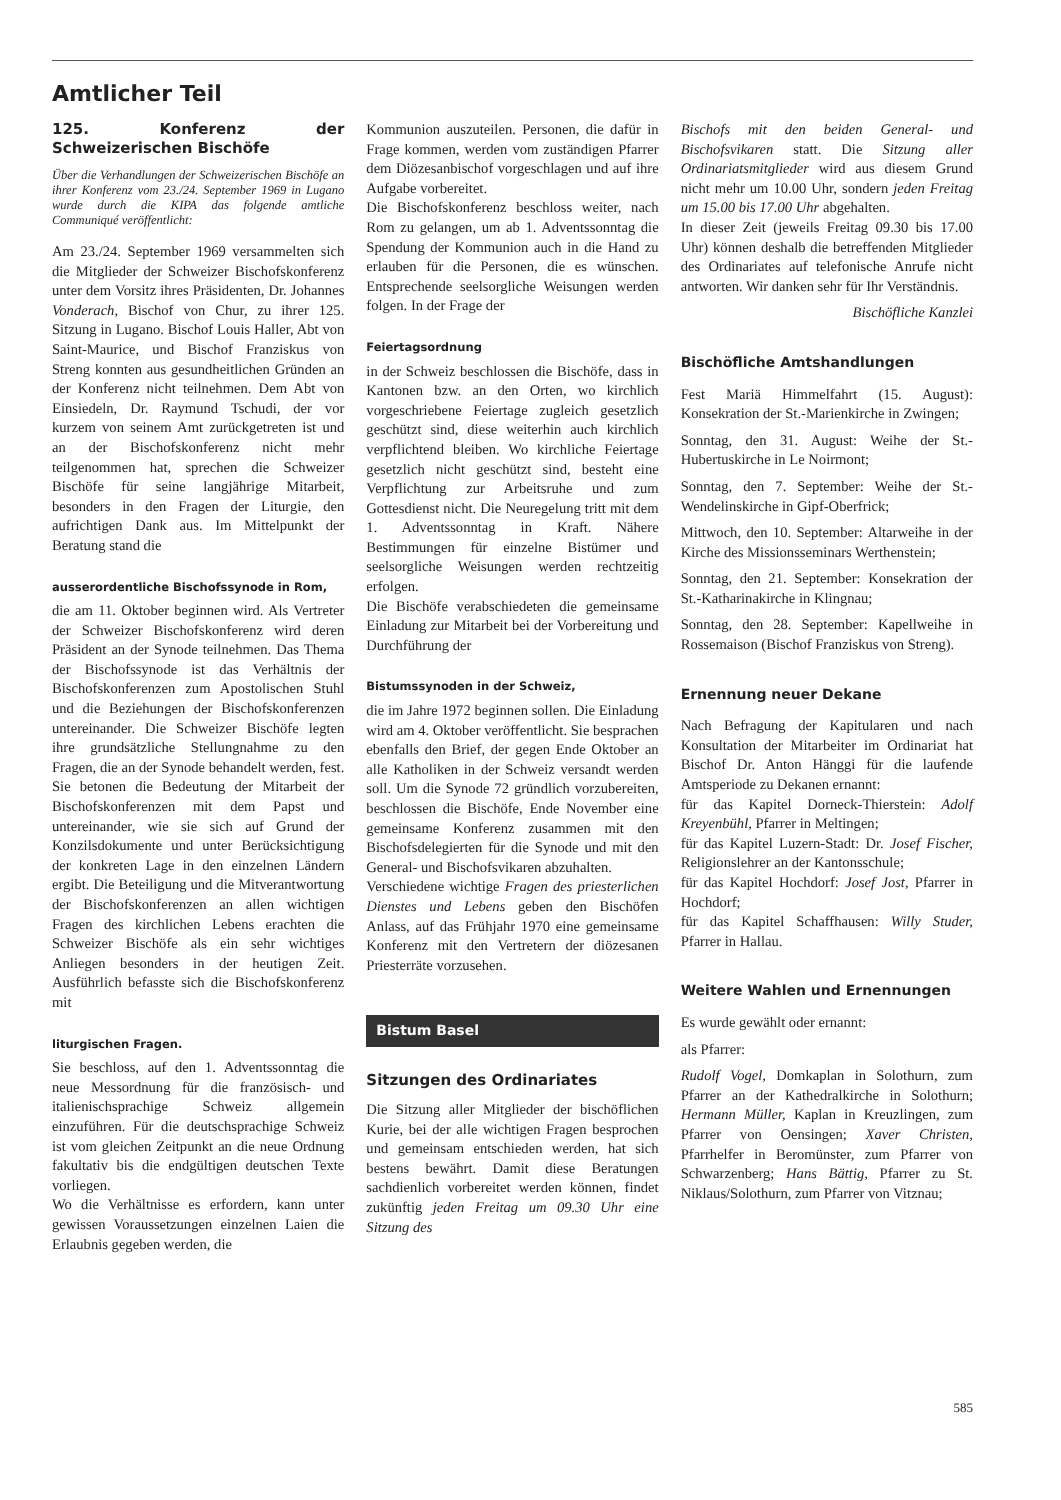Amtlicher Teil
125. Konferenz der Schweizerischen Bischöfe
Über die Verhandlungen der Schweizerischen Bischöfe an ihrer Konferenz vom 23./24. September 1969 in Lugano wurde durch die KIPA das folgende amtliche Communiqué veröffentlicht:
Am 23./24. September 1969 versammelten sich die Mitglieder der Schweizer Bischofskonferenz unter dem Vorsitz ihres Präsidenten, Dr. Johannes Vonderach, Bischof von Chur, zu ihrer 125. Sitzung in Lugano. Bischof Louis Haller, Abt von Saint-Maurice, und Bischof Franziskus von Streng konnten aus gesundheitlichen Gründen an der Konferenz nicht teilnehmen. Dem Abt von Einsiedeln, Dr. Raymund Tschudi, der vor kurzem von seinem Amt zurückgetreten ist und an der Bischofskonferenz nicht mehr teilgenommen hat, sprechen die Schweizer Bischöfe für seine langjährige Mitarbeit, besonders in den Fragen der Liturgie, den aufrichtigen Dank aus. Im Mittelpunkt der Beratung stand die
ausserordentliche Bischofssynode in Rom,
die am 11. Oktober beginnen wird. Als Vertreter der Schweizer Bischofskonferenz wird deren Präsident an der Synode teilnehmen. Das Thema der Bischofssynode ist das Verhältnis der Bischofskonferenzen zum Apostolischen Stuhl und die Beziehungen der Bischofskonferenzen untereinander. Die Schweizer Bischöfe legten ihre grundsätzliche Stellungnahme zu den Fragen, die an der Synode behandelt werden, fest. Sie betonen die Bedeutung der Mitarbeit der Bischofskonferenzen mit dem Papst und untereinander, wie sie sich auf Grund der Konzilsdokumente und unter Berücksichtigung der konkreten Lage in den einzelnen Ländern ergibt. Die Beteiligung und die Mitverantwortung der Bischofskonferenzen an allen wichtigen Fragen des kirchlichen Lebens erachten die Schweizer Bischöfe als ein sehr wichtiges Anliegen besonders in der heutigen Zeit. Ausführlich befasste sich die Bischofskonferenz mit
liturgischen Fragen.
Sie beschloss, auf den 1. Adventssonntag die neue Messordnung für die französisch- und italienischsprachige Schweiz allgemein einzuführen. Für die deutschsprachige Schweiz ist vom gleichen Zeitpunkt an die neue Ordnung fakultativ bis die endgültigen deutschen Texte vorliegen.
Wo die Verhältnisse es erfordern, kann unter gewissen Voraussetzungen einzelnen Laien die Erlaubnis gegeben werden, die
Kommunion auszuteilen. Personen, die dafür in Frage kommen, werden vom zuständigen Pfarrer dem Diözesanbischof vorgeschlagen und auf ihre Aufgabe vorbereitet.
Die Bischofskonferenz beschloss weiter, nach Rom zu gelangen, um ab 1. Adventssonntag die Spendung der Kommunion auch in die Hand zu erlauben für die Personen, die es wünschen. Entsprechende seelsorgliche Weisungen werden folgen. In der Frage der
Feiertagsordnung
in der Schweiz beschlossen die Bischöfe, dass in Kantonen bzw. an den Orten, wo kirchlich vorgeschriebene Feiertage zugleich gesetzlich geschützt sind, diese weiterhin auch kirchlich verpflichtend bleiben. Wo kirchliche Feiertage gesetzlich nicht geschützt sind, besteht eine Verpflichtung zur Arbeitsruhe und zum Gottesdienst nicht. Die Neuregelung tritt mit dem 1. Adventssonntag in Kraft. Nähere Bestimmungen für einzelne Bistümer und seelsorgliche Weisungen werden rechtzeitig erfolgen.
Die Bischöfe verabschiedeten die gemeinsame Einladung zur Mitarbeit bei der Vorbereitung und Durchführung der
Bistumssynoden in der Schweiz,
die im Jahre 1972 beginnen sollen. Die Einladung wird am 4. Oktober veröffentlicht. Sie besprachen ebenfalls den Brief, der gegen Ende Oktober an alle Katholiken in der Schweiz versandt werden soll. Um die Synode 72 gründlich vorzubereiten, beschlossen die Bischöfe, Ende November eine gemeinsame Konferenz zusammen mit den Bischofsdelegierten für die Synode und mit den General- und Bischofsvikaren abzuhalten.
Verschiedene wichtige Fragen des priesterlichen Dienstes und Lebens geben den Bischöfen Anlass, auf das Frühjahr 1970 eine gemeinsame Konferenz mit den Vertretern der diözesanen Priesterräte vorzusehen.
Bistum Basel
Sitzungen des Ordinariates
Die Sitzung aller Mitglieder der bischöflichen Kurie, bei der alle wichtigen Fragen besprochen und gemeinsam entschieden werden, hat sich bestens bewährt. Damit diese Beratungen sachdienlich vorbereitet werden können, findet zukünftig jeden Freitag um 09.30 Uhr eine Sitzung des
Bischofs mit den beiden General- und Bischofsvikaren statt. Die Sitzung aller Ordinariatsmitglieder wird aus diesem Grund nicht mehr um 10.00 Uhr, sondern jeden Freitag um 15.00 bis 17.00 Uhr abgehalten.
In dieser Zeit (jeweils Freitag 09.30 bis 17.00 Uhr) können deshalb die betreffenden Mitglieder des Ordinariates auf telefonische Anrufe nicht antworten. Wir danken sehr für Ihr Verständnis.
Bischöfliche Kanzlei
Bischöfliche Amtshandlungen
Fest Mariä Himmelfahrt (15. August): Konsekration der St.-Marienkirche in Zwingen;
Sonntag, den 31. August: Weihe der St.-Hubertuskirche in Le Noirmont;
Sonntag, den 7. September: Weihe der St.-Wendelinskirche in Gipf-Oberfrick;
Mittwoch, den 10. September: Altarweihe in der Kirche des Missionsseminars Werthenstein;
Sonntag, den 21. September: Konsekration der St.-Katharinakirche in Klingnau;
Sonntag, den 28. September: Kapellweihe in Rossemaison (Bischof Franziskus von Streng).
Ernennung neuer Dekane
Nach Befragung der Kapitularen und nach Konsultation der Mitarbeiter im Ordinariat hat Bischof Dr. Anton Hänggi für die laufende Amtsperiode zu Dekanen ernannt:
für das Kapitel Dorneck-Thierstein: Adolf Kreyenbühl, Pfarrer in Meltingen;
für das Kapitel Luzern-Stadt: Dr. Josef Fischer, Religionslehrer an der Kantonsschule;
für das Kapitel Hochdorf: Josef Jost, Pfarrer in Hochdorf;
für das Kapitel Schaffhausen: Willy Studer, Pfarrer in Hallau.
Weitere Wahlen und Ernennungen
Es wurde gewählt oder ernannt:
als Pfarrer:
Rudolf Vogel, Domkaplan in Solothurn, zum Pfarrer an der Kathedralkirche in Solothurn; Hermann Müller, Kaplan in Kreuzlingen, zum Pfarrer von Oensingen; Xaver Christen, Pfarrhelfer in Beromünster, zum Pfarrer von Schwarzenberg; Hans Bättig, Pfarrer zu St. Niklaus/Solothurn, zum Pfarrer von Vitznau;
585